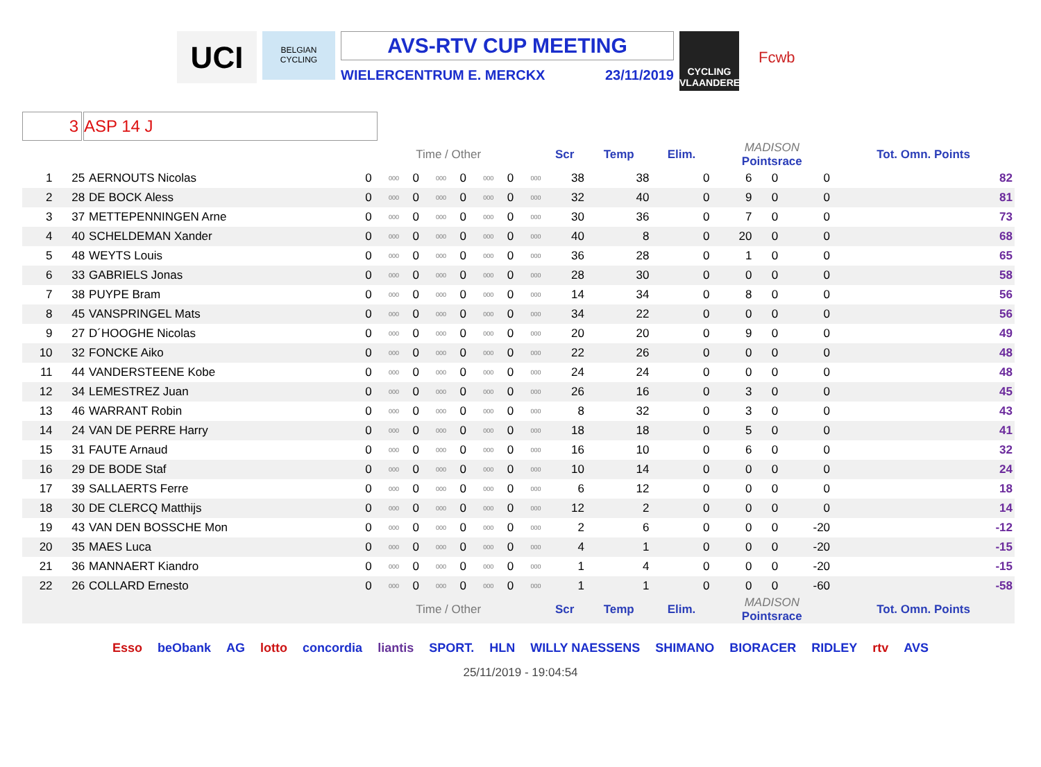UCI
BELGIAN CYCLING
AVS-RTV CUP MEETING
WIELERCENTRUM E. MERCKX 23/11/2019
CYCLING VLAANDEREN
Fcwb
3 ASP 14 J
| | | | Time / Other | | | | | | | | Scr | Temp | Elim. | MADISON Pointsrace | | | Tot. Omn. Points |
| --- | --- | --- | --- | --- | --- | --- | --- | --- | --- | --- | --- | --- | --- | --- | --- | --- | --- |
| 1 | 25 | AERNOUTS Nicolas | 0 | 000 | 0 | 000 | 0 | 000 | 0 | 000 | 38 | 38 | 0 | 6 | 0 | 0 | 82 |
| 2 | 28 | DE BOCK Aless | 0 | 000 | 0 | 000 | 0 | 000 | 0 | 000 | 32 | 40 | 0 | 9 | 0 | 0 | 81 |
| 3 | 37 | METTEPENNINGEN Arne | 0 | 000 | 0 | 000 | 0 | 000 | 0 | 000 | 30 | 36 | 0 | 7 | 0 | 0 | 73 |
| 4 | 40 | SCHELDEMAN Xander | 0 | 000 | 0 | 000 | 0 | 000 | 0 | 000 | 40 | 8 | 0 | 20 | 0 | 0 | 68 |
| 5 | 48 | WEYTS Louis | 0 | 000 | 0 | 000 | 0 | 000 | 0 | 000 | 36 | 28 | 0 | 1 | 0 | 0 | 65 |
| 6 | 33 | GABRIELS Jonas | 0 | 000 | 0 | 000 | 0 | 000 | 0 | 000 | 28 | 30 | 0 | 0 | 0 | 0 | 58 |
| 7 | 38 | PUYPE Bram | 0 | 000 | 0 | 000 | 0 | 000 | 0 | 000 | 14 | 34 | 0 | 8 | 0 | 0 | 56 |
| 8 | 45 | VANSPRINGEL Mats | 0 | 000 | 0 | 000 | 0 | 000 | 0 | 000 | 34 | 22 | 0 | 0 | 0 | 0 | 56 |
| 9 | 27 | D´HOOGHE Nicolas | 0 | 000 | 0 | 000 | 0 | 000 | 0 | 000 | 20 | 20 | 0 | 9 | 0 | 0 | 49 |
| 10 | 32 | FONCKE Aiko | 0 | 000 | 0 | 000 | 0 | 000 | 0 | 000 | 22 | 26 | 0 | 0 | 0 | 0 | 48 |
| 11 | 44 | VANDERSTEENE Kobe | 0 | 000 | 0 | 000 | 0 | 000 | 0 | 000 | 24 | 24 | 0 | 0 | 0 | 0 | 48 |
| 12 | 34 | LEMESTREZ Juan | 0 | 000 | 0 | 000 | 0 | 000 | 0 | 000 | 26 | 16 | 0 | 3 | 0 | 0 | 45 |
| 13 | 46 | WARRANT Robin | 0 | 000 | 0 | 000 | 0 | 000 | 0 | 000 | 8 | 32 | 0 | 3 | 0 | 0 | 43 |
| 14 | 24 | VAN DE PERRE Harry | 0 | 000 | 0 | 000 | 0 | 000 | 0 | 000 | 18 | 18 | 0 | 5 | 0 | 0 | 41 |
| 15 | 31 | FAUTE Arnaud | 0 | 000 | 0 | 000 | 0 | 000 | 0 | 000 | 16 | 10 | 0 | 6 | 0 | 0 | 32 |
| 16 | 29 | DE BODE Staf | 0 | 000 | 0 | 000 | 0 | 000 | 0 | 000 | 10 | 14 | 0 | 0 | 0 | 0 | 24 |
| 17 | 39 | SALLAERTS Ferre | 0 | 000 | 0 | 000 | 0 | 000 | 0 | 000 | 6 | 12 | 0 | 0 | 0 | 0 | 18 |
| 18 | 30 | DE CLERCQ Matthijs | 0 | 000 | 0 | 000 | 0 | 000 | 0 | 000 | 12 | 2 | 0 | 0 | 0 | 0 | 14 |
| 19 | 43 | VAN DEN BOSSCHE Mon | 0 | 000 | 0 | 000 | 0 | 000 | 0 | 000 | 2 | 6 | 0 | 0 | 0 | -20 | -12 |
| 20 | 35 | MAES Luca | 0 | 000 | 0 | 000 | 0 | 000 | 0 | 000 | 4 | 1 | 0 | 0 | 0 | -20 | -15 |
| 21 | 36 | MANNAERT Kiandro | 0 | 000 | 0 | 000 | 0 | 000 | 0 | 000 | 1 | 4 | 0 | 0 | 0 | -20 | -15 |
| 22 | 26 | COLLARD Ernesto | 0 | 000 | 0 | 000 | 0 | 000 | 0 | 000 | 1 | 1 | 0 | 0 | 0 | -60 | -58 |
| | | | Time / Other | | | | | | | | Scr | Temp | Elim. | MADISON Pointsrace | | | Tot. Omn. Points |
Esso beObank AG lotto concordia liantis SPORT. HLN WILLY NAESSENS SHIMANO BIORACER RIDLEY rtv AVS
25/11/2019 - 19:04:54